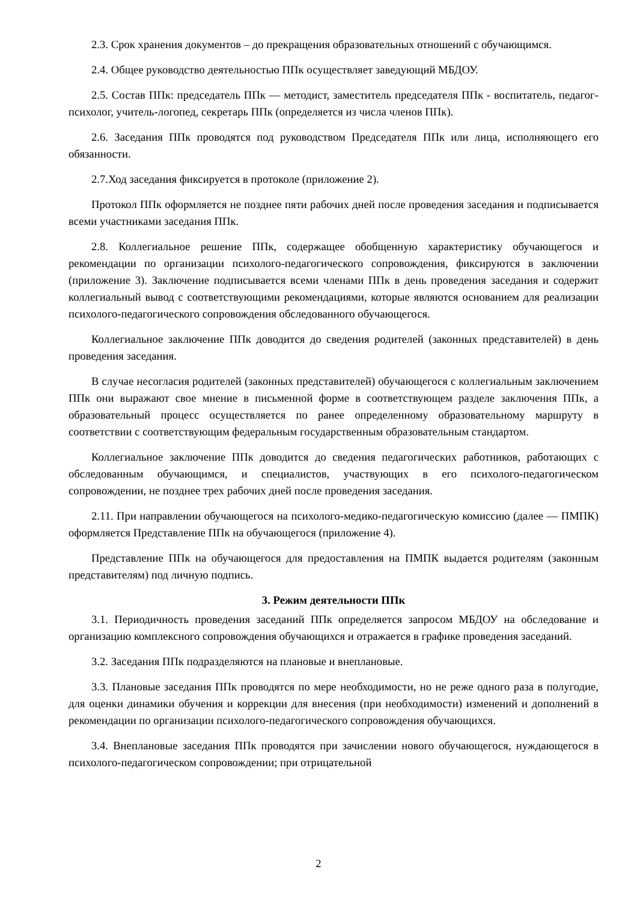2.3. Срок хранения документов – до прекращения образовательных отношений с обучающимся.
2.4. Общее руководство деятельностью ППк осуществляет заведующий МБДОУ.
2.5. Состав ППк: председатель ППк — методист, заместитель председателя ППк - воспитатель, педагог-психолог, учитель-логопед, секретарь ППк (определяется из числа членов ППк).
2.6. Заседания ППк проводятся под руководством Председателя ППк или лица, исполняющего его обязанности.
2.7.Ход заседания фиксируется в протоколе (приложение 2).
Протокол ППк оформляется не позднее пяти рабочих дней после проведения заседания и подписывается всеми участниками заседания ППк.
2.8. Коллегиальное решение ППк, содержащее обобщенную характеристику обучающегося и рекомендации по организации психолого-педагогического сопровождения, фиксируются в заключении (приложение 3). Заключение подписывается всеми членами ППк в день проведения заседания и содержит коллегиальный вывод с соответствующими рекомендациями, которые являются основанием для реализации психолого-педагогического сопровождения обследованного обучающегося.
Коллегиальное заключение ППк доводится до сведения родителей (законных представителей) в день проведения заседания.
В случае несогласия родителей (законных представителей) обучающегося с коллегиальным заключением ППк они выражают свое мнение в письменной форме в соответствующем разделе заключения ППк, а образовательный процесс осуществляется по ранее определенному образовательному маршруту в соответствии с соответствующим федеральным государственным образовательным стандартом.
Коллегиальное заключение ППк доводится до сведения педагогических работников, работающих с обследованным обучающимся, и специалистов, участвующих в его психолого-педагогическом сопровождении, не позднее трех рабочих дней после проведения заседания.
2.11. При направлении обучающегося на психолого-медико-педагогическую комиссию (далее — ПМПК) оформляется Представление ППк на обучающегося (приложение 4).
Представление ППк на обучающегося для предоставления на ПМПК выдается родителям (законным представителям) под личную подпись.
3. Режим деятельности ППк
3.1. Периодичность проведения заседаний ППк определяется запросом МБДОУ на обследование и организацию комплексного сопровождения обучающихся и отражается в графике проведения заседаний.
3.2. Заседания ППк подразделяются на плановые и внеплановые.
3.3. Плановые заседания ППк проводятся по мере необходимости, но не реже одного раза в полугодие, для оценки динамики обучения и коррекции для внесения (при необходимости) изменений и дополнений в рекомендации по организации психолого-педагогического сопровождения обучающихся.
3.4. Внеплановые заседания ППк проводятся при зачислении нового обучающегося, нуждающегося в психолого-педагогическом сопровождении; при отрицательной
2